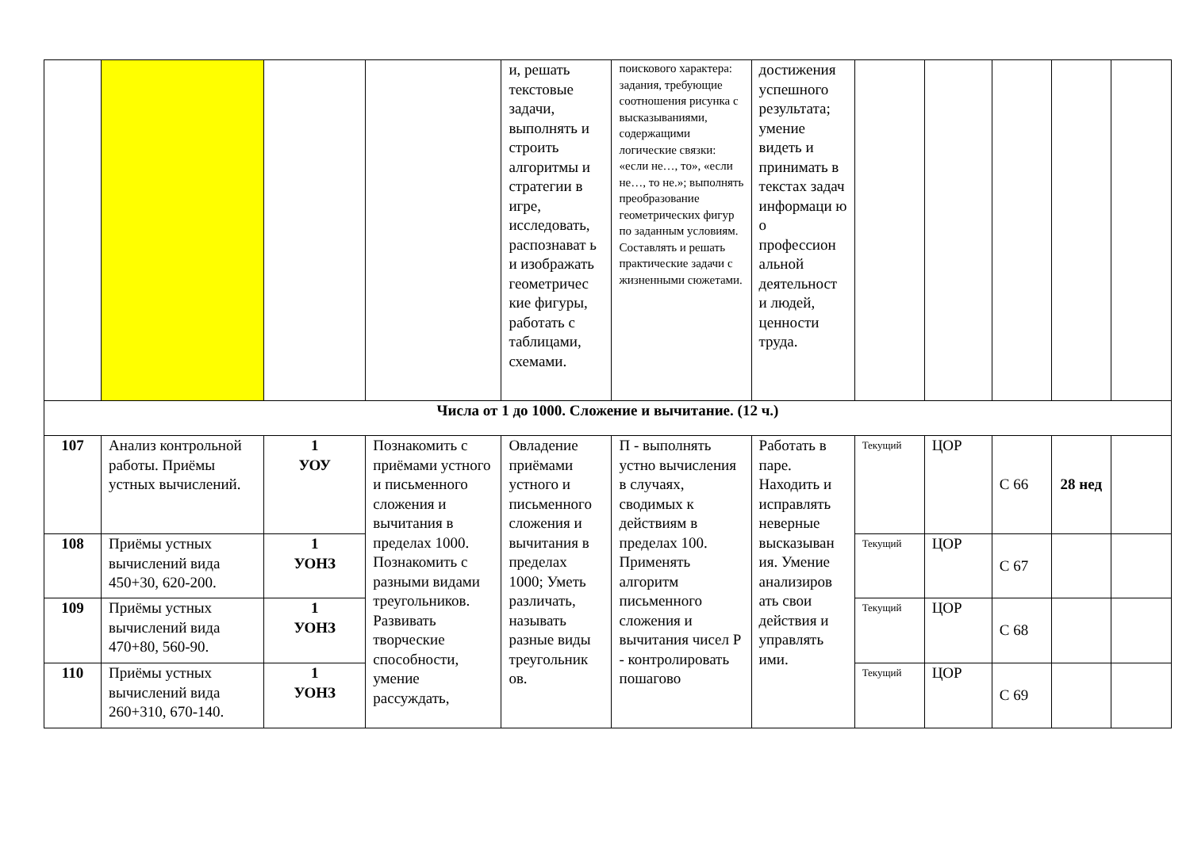| | | | | и, решать текстовые задачи, выполнять и строить алгоритмы и стратегии в игре, исследовать, распознават ь и изображать геометричес кие фигуры, работать с таблицами, схемами. | поискового характера: задания, требующие соотношения рисунка с высказываниями, содержащими логические связки: «если не…, то», «если не…, то не.»; выполнять преобразование геометрических фигур по заданным условиям. Составлять и решать практические задачи с жизненными сюжетами. | достижения успешного результата; умение видеть и принимать в текстах задач информаци ю о профессион альной деятельност и людей, ценности труда. | | | | | |
| Числа от 1 до 1000. Сложение и вычитание. (12 ч.) | | | | | | | | | | | |
| 107 | Анализ контрольной работы. Приёмы устных вычислений. | 1 УОУ | Познакомить с приёмами устного и письменного сложения и вычитания в пределах 1000. Познакомить с разными видами треугольников. Развивать творческие способности, умение рассуждать, | Овладение приёмами устного и письменного сложения и вычитания в пределах 1000; Уметь различать, называть разные виды треугольник ов. | П - выполнять устно вычисления в случаях, сводимых к действиям в пределах 100. Применять алгоритм письменного сложения и вычитания чисел Р - контролировать пошагово | Работать в паре. Находить и исправлять неверные высказыван ия. Умение анализиров ать свои действия и управлять ими. | Текущий | ЦОР | С 66 | 28 нед | |
| 108 | Приёмы устных вычислений вида 450+30, 620-200. | 1 УОНЗ | | | | | Текущий | ЦОР | С 67 | | |
| 109 | Приёмы устных вычислений вида 470+80, 560-90. | 1 УОНЗ | | | | | Текущий | ЦОР | С 68 | | |
| 110 | Приёмы устных вычислений вида 260+310, 670-140. | 1 УОНЗ | | | | | Текущий | ЦОР | С 69 | | |